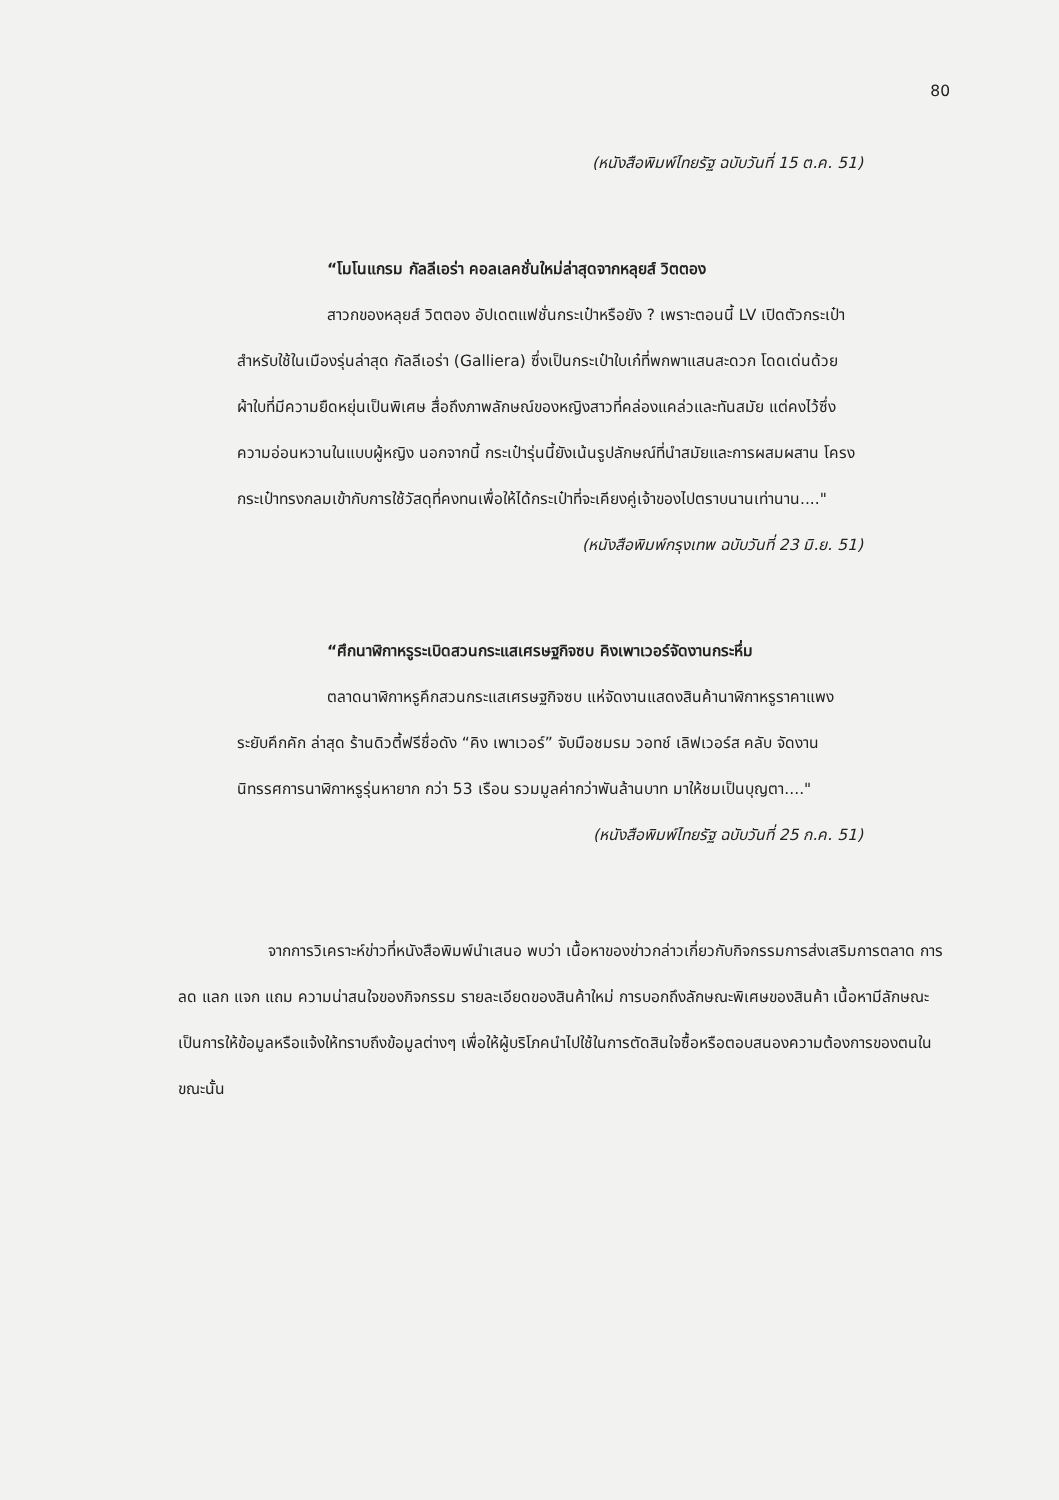80
(หนังสือพิมพ์ไทยรัฐ ฉบับวันที่ 15 ต.ค. 51)
“โมโนแกรม กัลลีเอร่า คอลเลคชั่นใหม่ล่าสุดจากหลุยส์ วิตตอง
สาวกของหลุยส์ วิตตอง อัปเดตแฟชั่นกระเป๋าหรือยัง ? เพราะตอนนี้ LV เปิดตัวกระเป๋าสำหรับใช้ในเมืองรุ่นล่าสุด กัลลีเอร่า (Galliera) ซึ่งเป็นกระเป๋าใบเก๋ที่พกพาแสนสะดวก โดดเด่นด้วยผ้าใบที่มีความยืดหยุ่นเป็นพิเศษ สื่อถึงภาพลักษณ์ของหญิงสาวที่คล่องแคล่วและทันสมัย แต่คงไว้ซึ่งความอ่อนหวานในแบบผู้หญิง นอกจากนี้ กระเป๋ารุ่นนี้ยังเน้นรูปลักษณ์ที่นำสมัยและการผสมผสาน โครงกระเป๋าทรงกลมเข้ากับการใช้วัสดุที่คงทนเพื่อให้ได้กระเป๋าที่จะเคียงคู่เจ้าของไปตราบนานเท่านาน...."
(หนังสือพิมพ์กรุงเทพ ฉบับวันที่ 23 มิ.ย. 51)
“ศึกนาฬิกาหรูระเบิดสวนกระแสเศรษฐกิจซบ คิงเพาเวอร์จัดงานกระหึ่ม
ตลาดนาฬิกาหรูคึกสวนกระแสเศรษฐกิจซบ แห่จัดงานแสดงสินค้านาฬิกาหรูราคาแพงระยับคึกคัก ล่าสุด ร้านดิวตี้ฟรีชื่อดัง “คิง เพาเวอร์” จับมือชมรม วอทช์ เลิฟเวอร์ส คลับ จัดงานนิทรรศการนาฬิกาหรูรุ่นหายาก กว่า 53 เรือน รวมมูลค่ากว่าพันล้านบาท มาให้ชมเป็นบุญตา...."
(หนังสือพิมพ์ไทยรัฐ ฉบับวันที่ 25 ก.ค. 51)
จากการวิเคราะห์ข่าวที่หนังสือพิมพ์นำเสนอ พบว่า เนื้อหาของข่าวกล่าวเกี่ยวกับกิจกรรมการส่งเสริมการตลาด การลด แลก แจก แถม ความน่าสนใจของกิจกรรม รายละเอียดของสินค้าใหม่ การบอกถึงลักษณะพิเศษของสินค้า เนื้อหามีลักษณะเป็นการให้ข้อมูลหรือแจ้งให้ทราบถึงข้อมูลต่างๆ เพื่อให้ผู้บริโภคนำไปใช้ในการตัดสินใจซื้อหรือตอบสนองความต้องการของตนในขณะนั้น